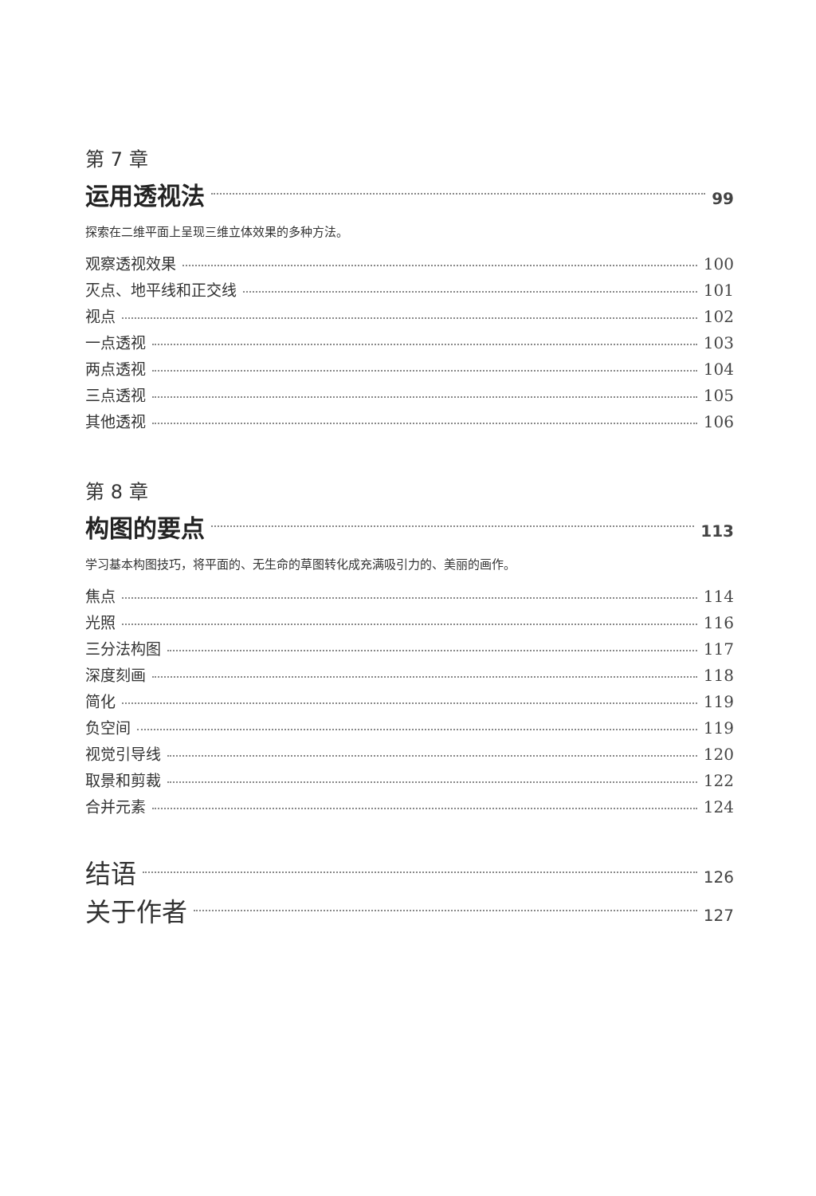第 7 章
运用透视法 99
探索在二维平面上呈现三维立体效果的多种方法。
观察透视效果 100
灭点、地平线和正交线 101
视点 102
一点透视 103
两点透视 104
三点透视 105
其他透视 106
第 8 章
构图的要点 113
学习基本构图技巧，将平面的、无生命的草图转化成充满吸引力的、美丽的画作。
焦点 114
光照 116
三分法构图 117
深度刻画 118
简化 119
负空间 119
视觉引导线 120
取景和剪裁 122
合并元素 124
结语 126
关于作者 127